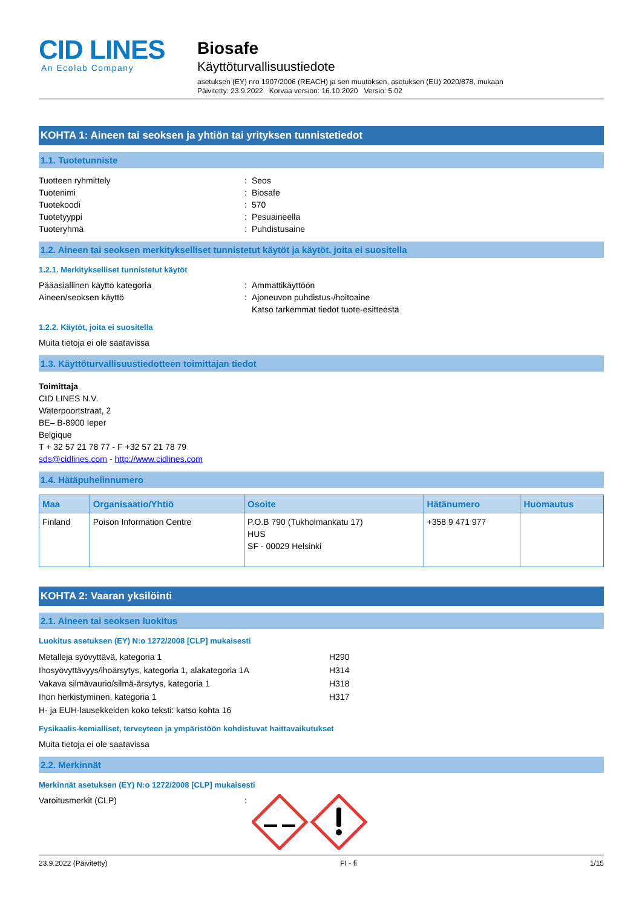CID LINES
An Ecolab Company
Biosafe
Käyttöturvallisuustiedote
asetuksen (EY) nro 1907/2006 (REACH) ja sen muutoksen, asetuksen (EU) 2020/878, mukaan
Päivitetty: 23.9.2022 Korvaa version: 16.10.2020 Versio: 5.02
KOHTA 1: Aineen tai seoksen ja yhtiön tai yrityksen tunnistetiedot
1.1. Tuotetunniste
Tuotteen ryhmittely: Seos
Tuotenimi: Biosafe
Tuotekoodi: 570
Tuotetyyppi: Pesuaineella
Tuoteryhmä: Puhdistusaine
1.2. Aineen tai seoksen merkitykselliset tunnistetut käytöt ja käytöt, joita ei suositella
1.2.1. Merkitykselliset tunnistetut käytöt
Pääasiallinen käyttö kategoria: Ammattikäyttöön
Aineen/seoksen käyttö: Ajoneuvon puhdistus-/hoitoaine
Katso tarkemmat tiedot tuote-esitteestä
1.2.2. Käytöt, joita ei suositella
Muita tietoja ei ole saatavissa
1.3. Käyttöturvallisuustiedotteen toimittajan tiedot
Toimittaja
CID LINES N.V.
Waterpoortstraat, 2
BE– B-8900 Ieper
Belgique
T + 32 57 21 78 77 - F +32 57 21 78 79
sds@cidlines.com - http://www.cidlines.com
1.4. Hätäpuhelinnumero
| Maa | Organisaatio/Yhtiö | Osoite | Hätänumero | Huomautus |
| --- | --- | --- | --- | --- |
| Finland | Poison Information Centre | P.O.B 790 (Tukholmankatu 17) HUS SF - 00029 Helsinki | +358 9 471 977 | |
KOHTA 2: Vaaran yksilöinti
2.1. Aineen tai seoksen luokitus
Luokitus asetuksen (EY) N:o 1272/2008 [CLP] mukaisesti
Metalleja syövyttävä, kategoria 1 H290
Ihosyövyttävyys/ihoärsytys, kategoria 1, alakategoria 1A H314
Vakava silmävaurio/silmä-ärsytys, kategoria 1 H318
Ihon herkistyminen, kategoria 1 H317
H- ja EUH-lausekkeiden koko teksti: katso kohta 16
Fysikaalis-kemialliset, terveyteen ja ympäristöön kohdistuvat haittavaikutukset
Muita tietoja ei ole saatavissa
2.2. Merkinnät
Merkinnät asetuksen (EY) N:o 1272/2008 [CLP] mukaisesti
Varoitusmerkit (CLP):
23.9.2022 (Päivitetty) FI - fi 1/15